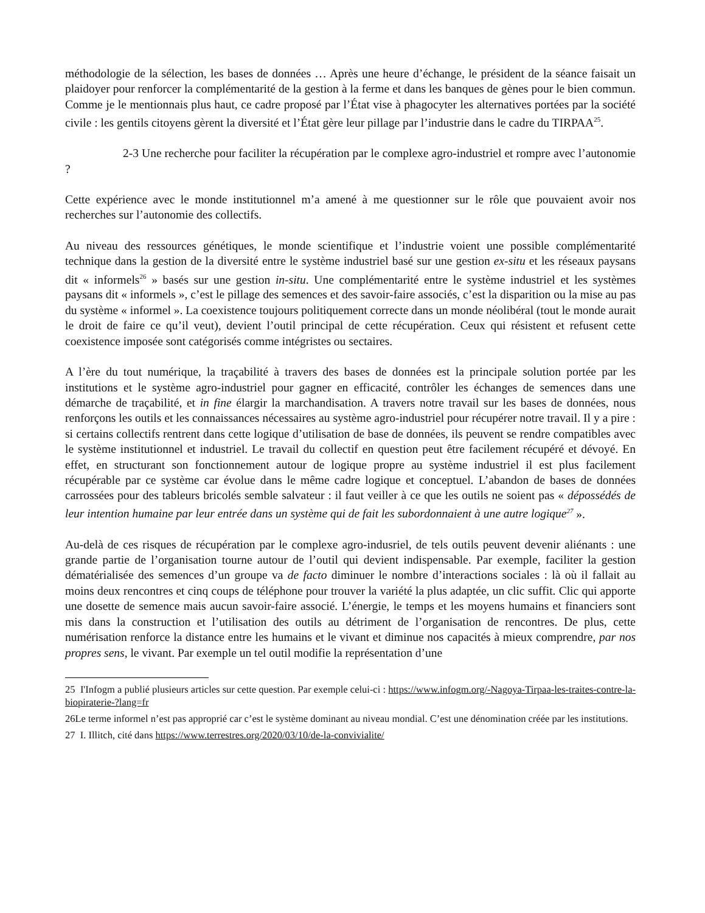méthodologie de la sélection, les bases de données … Après une heure d’échange, le président de la séance faisait un plaidoyer pour renforcer la complémentarité de la gestion à la ferme et dans les banques de gènes pour le bien commun. Comme je le mentionnais plus haut, ce cadre proposé par l’État vise à phagocyter les alternatives portées par la société civile : les gentils citoyens gèrent la diversité et l’État gère leur pillage par l’industrie dans le cadre du TIRPAA<sup>25</sup>.
2-3 Une recherche pour faciliter la récupération par le complexe agro-industriel et rompre avec l’autonomie ?
Cette expérience avec le monde institutionnel m’a amené à me questionner sur le rôle que pouvaient avoir nos recherches sur l’autonomie des collectifs.
Au niveau des ressources génétiques, le monde scientifique et l’industrie voient une possible complémentarité technique dans la gestion de la diversité entre le système industriel basé sur une gestion ex-situ et les réseaux paysans dit « informels<sup>26</sup> » basés sur une gestion in-situ. Une complémentarité entre le système industriel et les systèmes paysans dit « informels », c’est le pillage des semences et des savoir-faire associés, c’est la disparition ou la mise au pas du système « informel ». La coexistence toujours politiquement correcte dans un monde néolibéral (tout le monde aurait le droit de faire ce qu’il veut), devient l’outil principal de cette récupération. Ceux qui résistent et refusent cette coexistence imposée sont catégorisés comme intégristes ou sectaires.
A l’ère du tout numérique, la traçabilité à travers des bases de données est la principale solution portée par les institutions et le système agro-industriel pour gagner en efficacité, contrôler les échanges de semences dans une démarche de traçabilité, et in fine élargir la marchandisation. A travers notre travail sur les bases de données, nous renforçons les outils et les connaissances nécessaires au système agro-industriel pour récupérer notre travail. Il y a pire : si certains collectifs rentrent dans cette logique d’utilisation de base de données, ils peuvent se rendre compatibles avec le système institutionnel et industriel. Le travail du collectif en question peut être facilement récupéré et dévoyé. En effet, en structurant son fonctionnement autour de logique propre au système industriel il est plus facilement récupérable par ce système car évolue dans le même cadre logique et conceptuel. L’abandon de bases de données carrossées pour des tableurs bricolés semble salvateur : il faut veiller à ce que les outils ne soient pas « dépossédés de leur intention humaine par leur entrée dans un système qui de fait les subordonnaient à une autre logique<sup>27</sup> ».
Au-delà de ces risques de récupération par le complexe agro-indusriel, de tels outils peuvent devenir aliénants : une grande partie de l’organisation tourne autour de l’outil qui devient indispensable. Par exemple, faciliter la gestion dématérialisée des semences d’un groupe va de facto diminuer le nombre d’interactions sociales : là où il fallait au moins deux rencontres et cinq coups de téléphone pour trouver la variété la plus adaptée, un clic suffit. Clic qui apporte une dosette de semence mais aucun savoir-faire associé. L’énergie, le temps et les moyens humains et financiers sont mis dans la construction et l’utilisation des outils au détriment de l’organisation de rencontres. De plus, cette numérisation renforce la distance entre les humains et le vivant et diminue nos capacités à mieux comprendre, par nos propres sens, le vivant. Par exemple un tel outil modifie la représentation d’une
25 I'Infogm a publié plusieurs articles sur cette question. Par exemple celui-ci : https://www.infogm.org/-Nagoya-Tirpaa-les-traites-contre-la-biopiraterie-?lang=fr
26Le terme informel n’est pas approprié car c’est le système dominant au niveau mondial. C’est une dénomination créée par les institutions.
27 I. Illitch, cité dans https://www.terrestres.org/2020/03/10/de-la-convivialite/